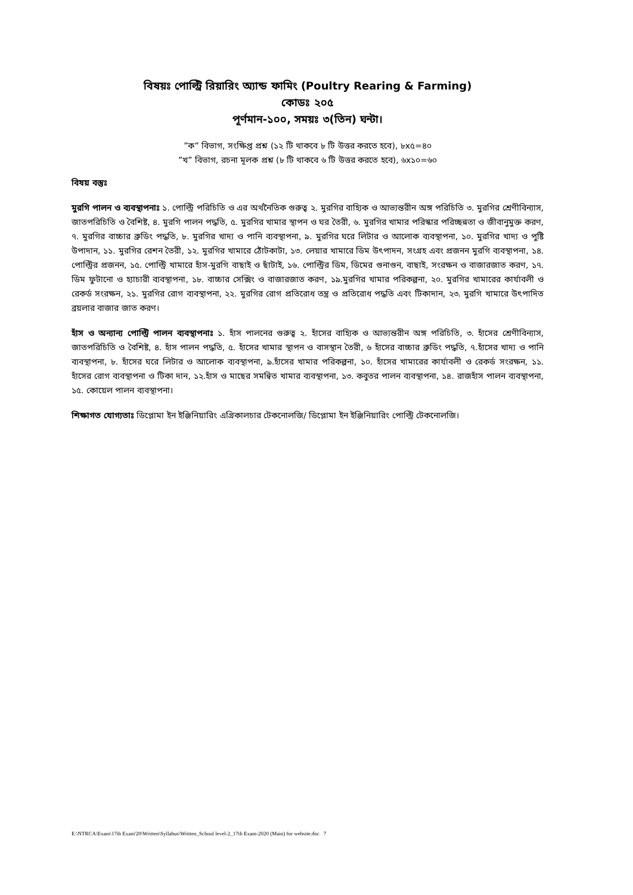বিষয়ঃ পোল্ট্রি রিয়ারিং অ্যান্ড ফামিং (Poultry Rearing & Farming)
কোডঃ ২০৫
পূর্ণমান-১০০, সময়ঃ ৩(তিন) ঘন্টা।
”ক” বিভাগ, সংক্ষিপ্ত প্রশ্ন (১২ টি থাকবে ৮ টি উত্তর করতে হবে), ৮x৫=৪০
”খ” বিভাগ, রচনা মূলক প্রশ্ন (৮ টি থাকবে ৬ টি উত্তর করতে হবে), ৬x১০=৬০
বিষয় বস্তুঃ
মুরগি পালন ও ব্যবস্থাপনাঃ ১. পোল্ট্রি পরিচিতি ও এর অর্থনৈতিক গুরুত্ব ২. মুরগির বাহ্যিক ও আভ্যন্তরীন অঙ্গ পরিচিতি ৩. মুরগির শ্রেণীবিন্যাস, জাতপরিচিতি ও বৈশিষ্ট, ৪. মুরগি পালন পদ্ধতি, ৫. মুরগির খামার স্থাপন ও ঘর তৈরী, ৬. মুরগির খামার পরিস্কার পরিচ্ছন্নতা ও জীবানুমুক্ত করণ, ৭. মুরগির বাচ্চার ব্রুডিং পদ্ধতি, ৮. মুরগির খাদ্য ও পানি ব্যবস্থাপনা, ৯. মুরগির ঘরে লিটার ও আলোক ব্যবস্থাপনা, ১০. মুরগির খাদ্য ও পুষ্টি উপাদান, ১১. মুরগির রেশন তৈরী, ১২. মুরগির খামারে ঠোঁটকাটা, ১৩. লেয়ার খামারে ডিম উৎপাদন, সংগ্রহ এবং প্রজনন মুরগি ব্যবস্থাপনা, ১৪. পোল্ট্রির প্রজনন, ১৫. পোল্ট্রি খামারে হাঁস-মুরগি বাছাই ও ছাঁটাই, ১৬. পোল্ট্রির ডিম, ডিমের গুনাগুন, বাছাই, সংরক্ষন ও বাজারজাত করণ, ১৭. ডিম ফুটানো ও হ্যাচারী ব্যবস্থাপনা, ১৮. বাচ্চার সেক্সিং ও বাজারজাত করণ, ১৯.মুরগির খামার পরিকল্পনা, ২০. মুরগির খামারের কার্যাবলী ও রেকর্ড সংরক্ষন, ২১. মুরগির রোগ ব্যবস্থাপনা, ২২. মুরগির রোগ প্রতিরোধ তন্ত্র ও প্রতিরোধ পদ্ধতি এবং টিকাদান, ২৩. মুরগি খামারে উৎপাদিত ব্রয়লার বাজার জাত করণ।
হাঁস ও অন্যান্য পোল্ট্রি পালন ব্যবস্থাপনাঃ ১. হাঁস পালনের গুরুত্ব ২. হাঁসের বাহ্যিক ও আভ্যন্তরীন অঙ্গ পরিচিতি, ৩. হাঁসের শ্রেণীবিন্যাস, জাতপরিচিতি ও বৈশিষ্ট, ৪. হাঁস পালন পদ্ধতি, ৫. হাঁসের খামার স্থাপন ও বাসস্থান তৈরী, ৬ হাঁসের বাচ্চার ব্রুডিং পদ্ধতি, ৭.হাঁসের খাদ্য ও পানি ব্যবস্থাপনা, ৮. হাঁসের ঘরে লিটার ও আলোক ব্যবস্থাপনা, ৯.হাঁসের খামার পরিকল্পনা, ১০. হাঁসের খামারের কার্যাবলী ও রেকর্ড সংরক্ষন, ১১. হাঁসের রোগ ব্যবস্থাপনা ও টিকা দান, ১২.হাঁস ও মাছের সমন্বিত খামার ব্যবস্থাপনা, ১৩. কবুতর পালন ব্যবস্থাপনা, ১৪. রাজহাঁস পালন ব্যবস্থাপনা, ১৫. কোয়েল পালন ব্যবস্থাপনা।
শিক্ষাগত যোগ্যতাঃ ডিপ্লোমা ইন ইঞ্জিনিয়ারিং এগ্রিকালচার টেকনোলজি/ ডিপ্লোমা ইন ইঞ্জিনিয়ারিং পোল্ট্রি টেকনোলজি।
E:\NTRCA\Exam\17th Exam'20\Written\Syllabus\Written_School level-2_17th Exam-2020 (Main) for website.doc 7